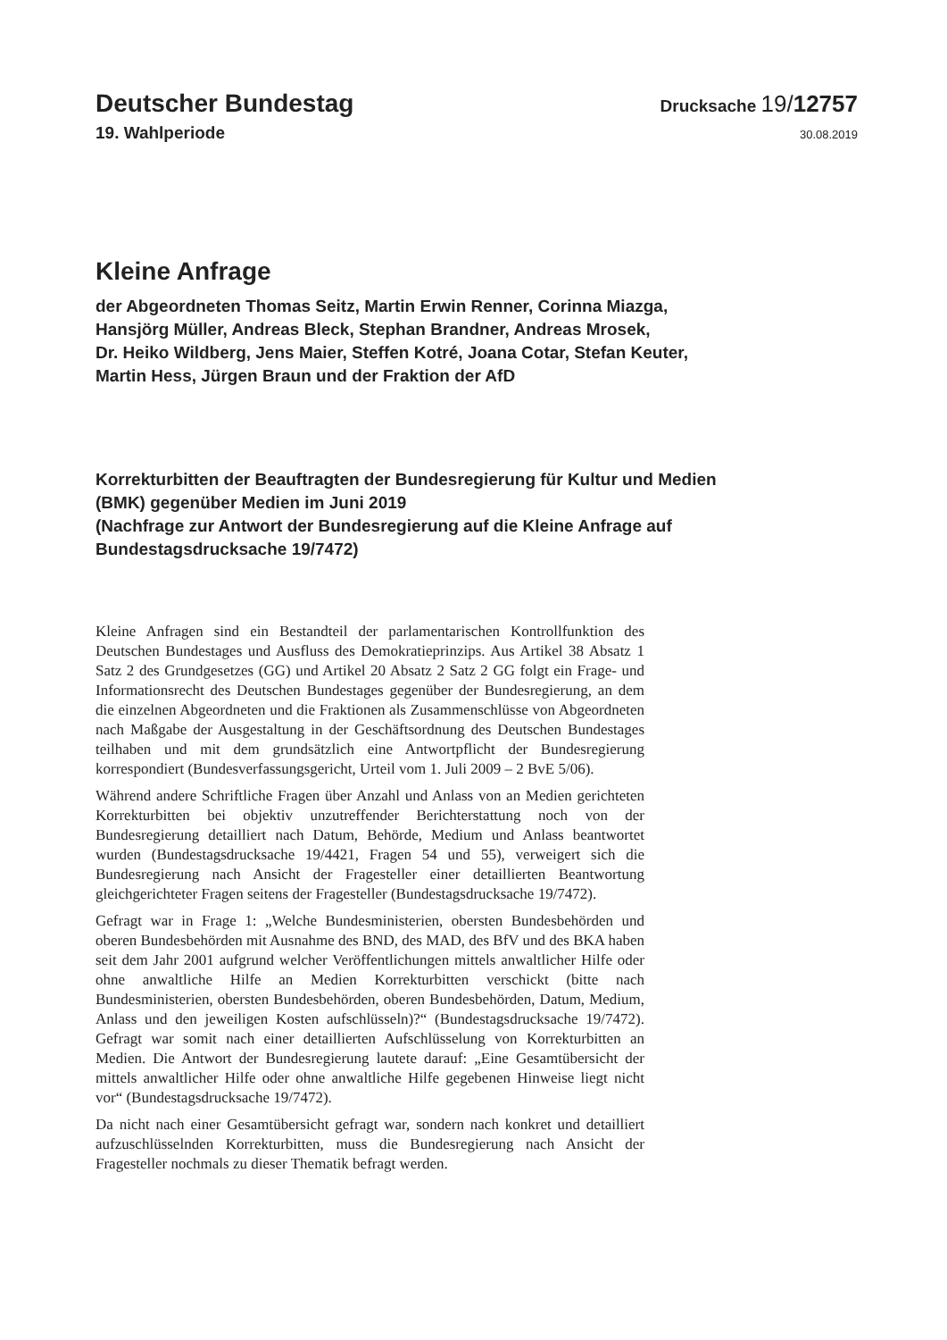Deutscher Bundestag
Drucksache 19/12757
19. Wahlperiode
30.08.2019
Kleine Anfrage
der Abgeordneten Thomas Seitz, Martin Erwin Renner, Corinna Miazga,
Hansjörg Müller, Andreas Bleck, Stephan Brandner, Andreas Mrosek,
Dr. Heiko Wildberg, Jens Maier, Steffen Kotré, Joana Cotar, Stefan Keuter,
Martin Hess, Jürgen Braun und der Fraktion der AfD
Korrekturbitten der Beauftragten der Bundesregierung für Kultur und Medien
(BMK) gegenüber Medien im Juni 2019
(Nachfrage zur Antwort der Bundesregierung auf die Kleine Anfrage auf
Bundestagsdrucksache 19/7472)
Kleine Anfragen sind ein Bestandteil der parlamentarischen Kontrollfunktion des Deutschen Bundestages und Ausfluss des Demokratieprinzips. Aus Artikel 38 Absatz 1 Satz 2 des Grundgesetzes (GG) und Artikel 20 Absatz 2 Satz 2 GG folgt ein Frage- und Informationsrecht des Deutschen Bundestages gegenüber der Bundesregierung, an dem die einzelnen Abgeordneten und die Fraktionen als Zusammenschlüsse von Abgeordneten nach Maßgabe der Ausgestaltung in der Geschäftsordnung des Deutschen Bundestages teilhaben und mit dem grundsätzlich eine Antwortpflicht der Bundesregierung korrespondiert (Bundesverfassungsgericht, Urteil vom 1. Juli 2009 – 2 BvE 5/06).
Während andere Schriftliche Fragen über Anzahl und Anlass von an Medien gerichteten Korrekturbitten bei objektiv unzutreffender Berichterstattung noch von der Bundesregierung detailliert nach Datum, Behörde, Medium und Anlass beantwortet wurden (Bundestagsdrucksache 19/4421, Fragen 54 und 55), verweigert sich die Bundesregierung nach Ansicht der Fragesteller einer detaillierten Beantwortung gleichgerichteter Fragen seitens der Fragesteller (Bundestagsdrucksache 19/7472).
Gefragt war in Frage 1: „Welche Bundesministerien, obersten Bundesbehörden und oberen Bundesbehörden mit Ausnahme des BND, des MAD, des BfV und des BKA haben seit dem Jahr 2001 aufgrund welcher Veröffentlichungen mittels anwaltlicher Hilfe oder ohne anwaltliche Hilfe an Medien Korrekturbitten verschickt (bitte nach Bundesministerien, obersten Bundesbehörden, oberen Bundesbehörden, Datum, Medium, Anlass und den jeweiligen Kosten aufschlüsseln)?“ (Bundestagsdrucksache 19/7472). Gefragt war somit nach einer detaillierten Aufschlüsselung von Korrekturbitten an Medien. Die Antwort der Bundesregierung lautete darauf: „Eine Gesamtübersicht der mittels anwaltlicher Hilfe oder ohne anwaltliche Hilfe gegebenen Hinweise liegt nicht vor“ (Bundestagsdrucksache 19/7472).
Da nicht nach einer Gesamtübersicht gefragt war, sondern nach konkret und detailliert aufzuschlüsselnden Korrekturbitten, muss die Bundesregierung nach Ansicht der Fragesteller nochmals zu dieser Thematik befragt werden.